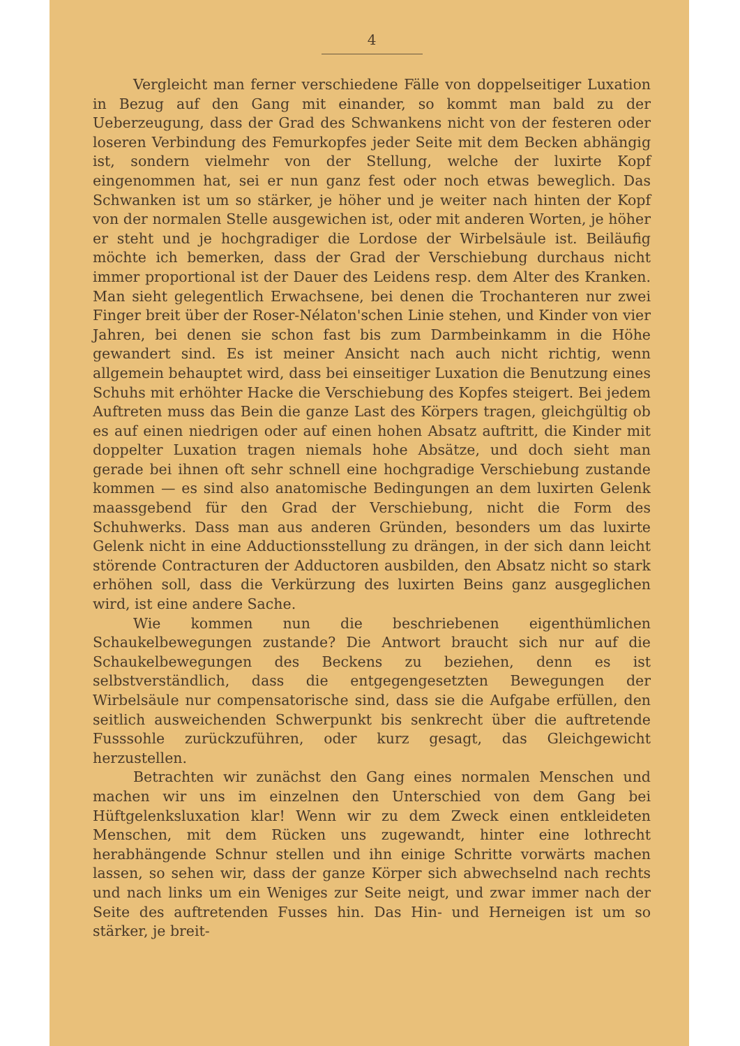4
Vergleicht man ferner verschiedene Fälle von doppelseitiger Luxation in Bezug auf den Gang mit einander, so kommt man bald zu der Ueberzeugung, dass der Grad des Schwankens nicht von der festeren oder loseren Verbindung des Femurkopfes jeder Seite mit dem Becken abhängig ist, sondern vielmehr von der Stellung, welche der luxirte Kopf eingenommen hat, sei er nun ganz fest oder noch etwas beweglich. Das Schwanken ist um so stärker, je höher und je weiter nach hinten der Kopf von der normalen Stelle ausgewichen ist, oder mit anderen Worten, je höher er steht und je hochgradiger die Lordose der Wirbelsäule ist. Beiläufig möchte ich bemerken, dass der Grad der Verschiebung durchaus nicht immer proportional ist der Dauer des Leidens resp. dem Alter des Kranken. Man sieht gelegentlich Erwachsene, bei denen die Trochanteren nur zwei Finger breit über der Roser-Nélaton'schen Linie stehen, und Kinder von vier Jahren, bei denen sie schon fast bis zum Darmbeinkamm in die Höhe gewandert sind. Es ist meiner Ansicht nach auch nicht richtig, wenn allgemein behauptet wird, dass bei einseitiger Luxation die Benutzung eines Schuhs mit erhöhter Hacke die Verschiebung des Kopfes steigert. Bei jedem Auftreten muss das Bein die ganze Last des Körpers tragen, gleichgültig ob es auf einen niedrigen oder auf einen hohen Absatz auftritt, die Kinder mit doppelter Luxation tragen niemals hohe Absätze, und doch sieht man gerade bei ihnen oft sehr schnell eine hochgradige Verschiebung zustande kommen — es sind also anatomische Bedingungen an dem luxirten Gelenk maassgebend für den Grad der Verschiebung, nicht die Form des Schuhwerks. Dass man aus anderen Gründen, besonders um das luxirte Gelenk nicht in eine Adductionsstellung zu drängen, in der sich dann leicht störende Contracturen der Adductoren ausbilden, den Absatz nicht so stark erhöhen soll, dass die Verkürzung des luxirten Beins ganz ausgeglichen wird, ist eine andere Sache.
Wie kommen nun die beschriebenen eigenthümlichen Schaukelbewegungen zustande? Die Antwort braucht sich nur auf die Schaukelbewegungen des Beckens zu beziehen, denn es ist selbstverständlich, dass die entgegengesetzten Bewegungen der Wirbelsäule nur compensatorische sind, dass sie die Aufgabe erfüllen, den seitlich ausweichenden Schwerpunkt bis senkrecht über die auftretende Fusssohle zurückzuführen, oder kurz gesagt, das Gleichgewicht herzustellen.
Betrachten wir zunächst den Gang eines normalen Menschen und machen wir uns im einzelnen den Unterschied von dem Gang bei Hüftgelenksluxation klar! Wenn wir zu dem Zweck einen entkleideten Menschen, mit dem Rücken uns zugewandt, hinter eine lothrecht herabhängende Schnur stellen und ihn einige Schritte vorwärts machen lassen, so sehen wir, dass der ganze Körper sich abwechselnd nach rechts und nach links um ein Weniges zur Seite neigt, und zwar immer nach der Seite des auftretenden Fusses hin. Das Hin- und Herneigen ist um so stärker, je breit-